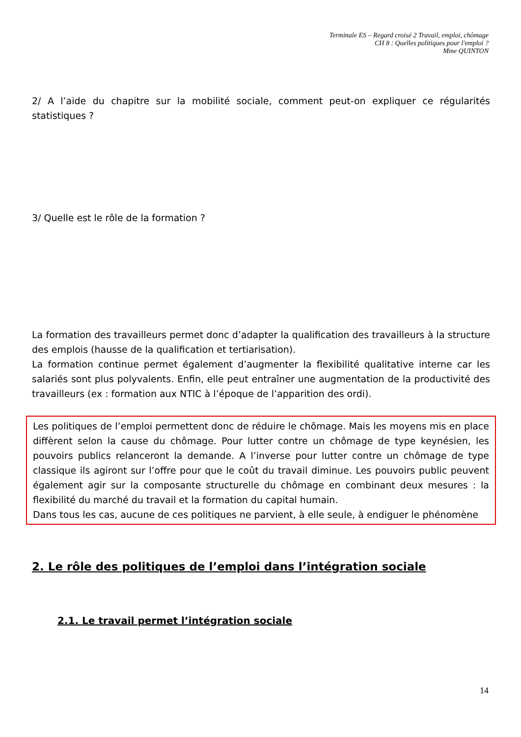Terminale ES – Regard croisé 2 Travail, emploi, chômage
CH 8 : Quelles politiques pour l'emploi ?
Mme QUINTON
2/ A l’aide du chapitre sur la mobilité sociale, comment peut-on expliquer ce régularités statistiques ?
3/ Quelle est le rôle de la formation ?
La formation des travailleurs permet donc d’adapter la qualification des travailleurs à la structure des emplois (hausse de la qualification et tertiarisation).
La formation continue permet également d’augmenter la flexibilité qualitative interne car les salariés sont plus polyvalents. Enfin, elle peut entraîner une augmentation de la productivité des travailleurs (ex : formation aux NTIC à l’époque de l’apparition des ordi).
Les politiques de l’emploi permettent donc de réduire le chômage. Mais les moyens mis en place diffèrent selon la cause du chômage. Pour lutter contre un chômage de type keynésien, les pouvoirs publics relanceront la demande. A l’inverse pour lutter contre un chômage de type classique ils agiront sur l’offre pour que le coût du travail diminue. Les pouvoirs public peuvent également agir sur la composante structurelle du chômage en combinant deux mesures : la flexibilité du marché du travail et la formation du capital humain.
Dans tous les cas, aucune de ces politiques ne parvient, à elle seule, à endiguer le phénomène
2. Le rôle des politiques de l’emploi dans l’intégration sociale
2.1. Le travail permet l’intégration sociale
14